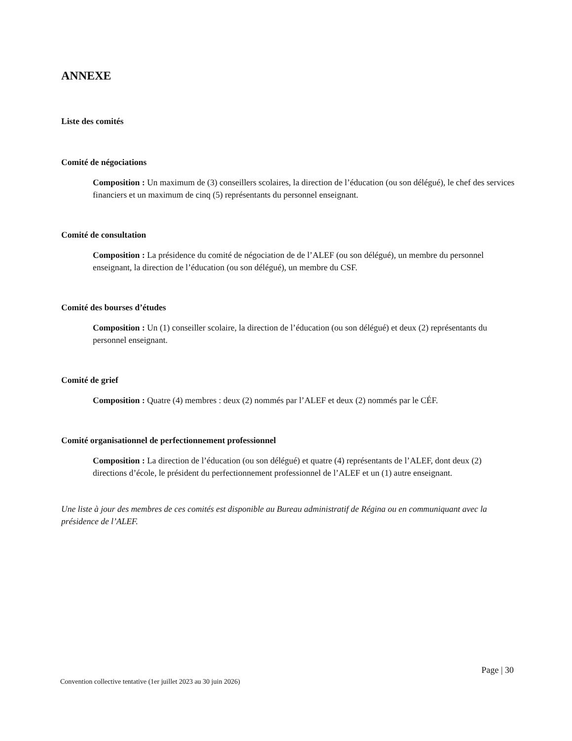ANNEXE
Liste des comités
Comité de négociations
Composition : Un maximum de (3) conseillers scolaires, la direction de l’éducation (ou son délégué), le chef des services financiers et un maximum de cinq (5) représentants du personnel enseignant.
Comité de consultation
Composition : La présidence du comité de négociation de de l’ALEF (ou son délégué), un membre du personnel enseignant, la direction de l’éducation (ou son délégué), un membre du CSF.
Comité des bourses d’études
Composition : Un (1) conseiller scolaire, la direction de l’éducation (ou son délégué) et deux (2) représentants du personnel enseignant.
Comité de grief
Composition : Quatre (4) membres : deux (2) nommés par l’ALEF et deux (2) nommés par le CÉF.
Comité organisationnel de perfectionnement professionnel
Composition : La direction de l’éducation (ou son délégué) et quatre (4) représentants de l’ALEF, dont deux (2) directions d’école, le président du perfectionnement professionnel de l’ALEF et un (1) autre enseignant.
Une liste à jour des membres de ces comités est disponible au Bureau administratif de Régina ou en communiquant avec la présidence de l’ALEF.
Page | 30
Convention collective tentative (1er juillet 2023 au 30 juin 2026)